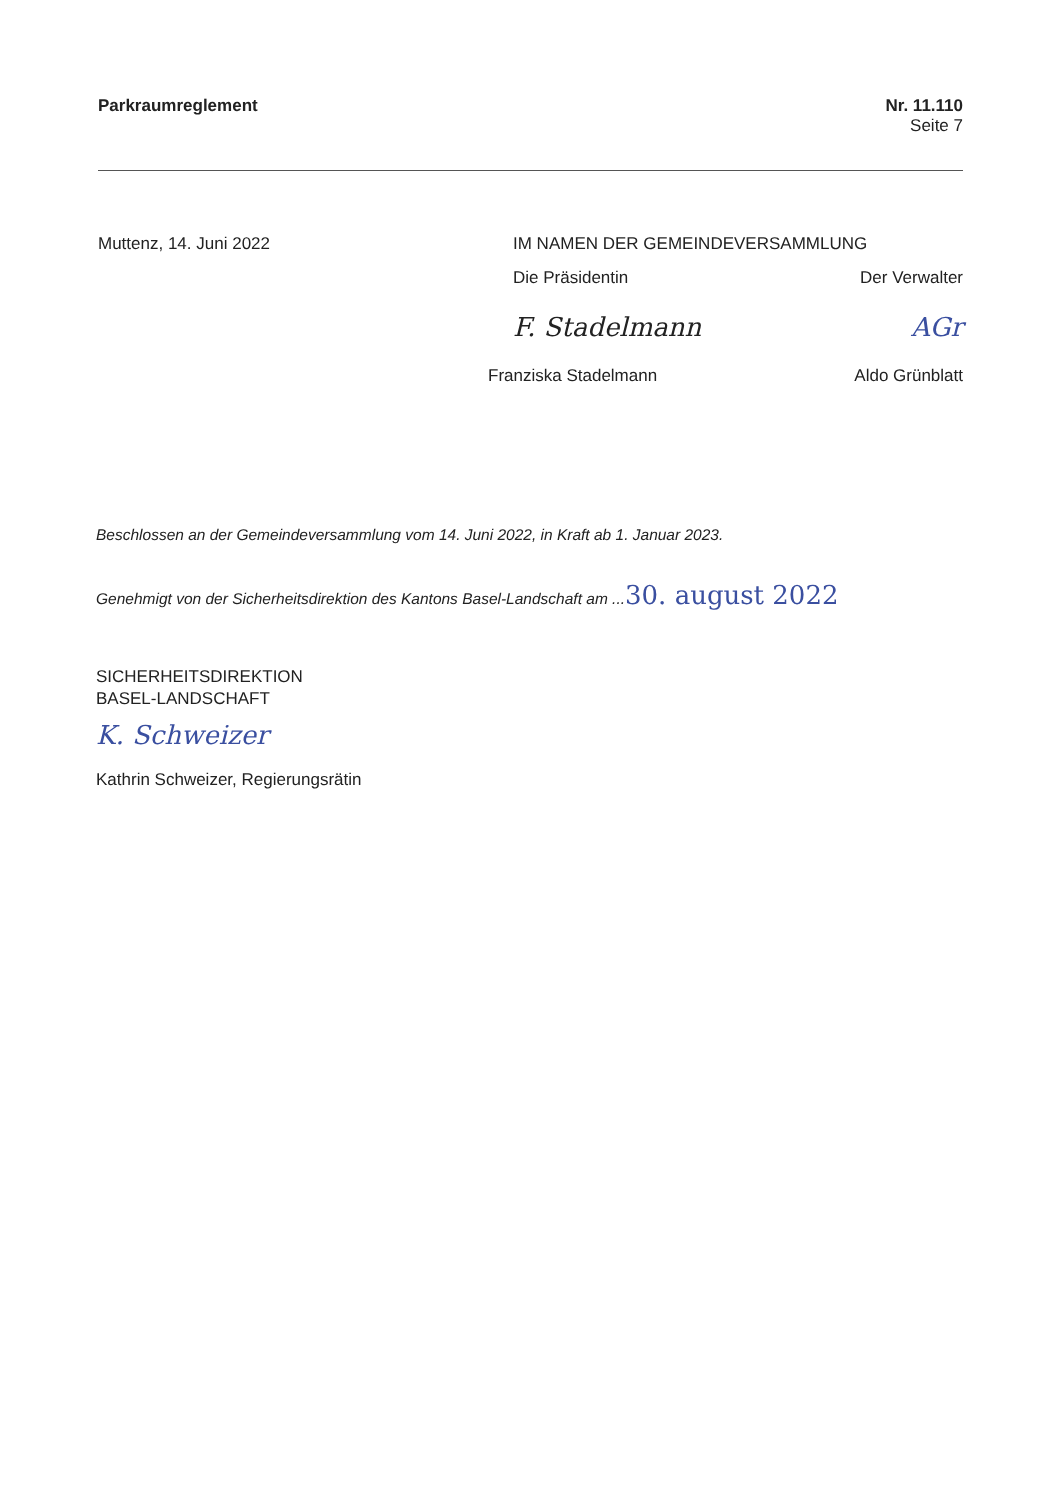Parkraumreglement Nr. 11.110
Seite 7
Muttenz, 14. Juni 2022 IM NAMEN DER GEMEINDEVERSAMMLUNG
Die Präsidentin Der Verwalter
F. Stadelmann AGr
Franziska Stadelmann Aldo Grünblatt
Beschlossen an der Gemeindeversammlung vom 14. Juni 2022, in Kraft ab 1. Januar 2023.
Genehmigt von der Sicherheitsdirektion des Kantons Basel-Landschaft am ...30. august 2022
SICHERHEITSDIREKTION
BASEL-LANDSCHAFT
K. Schweizer
Kathrin Schweizer, Regierungsrätin